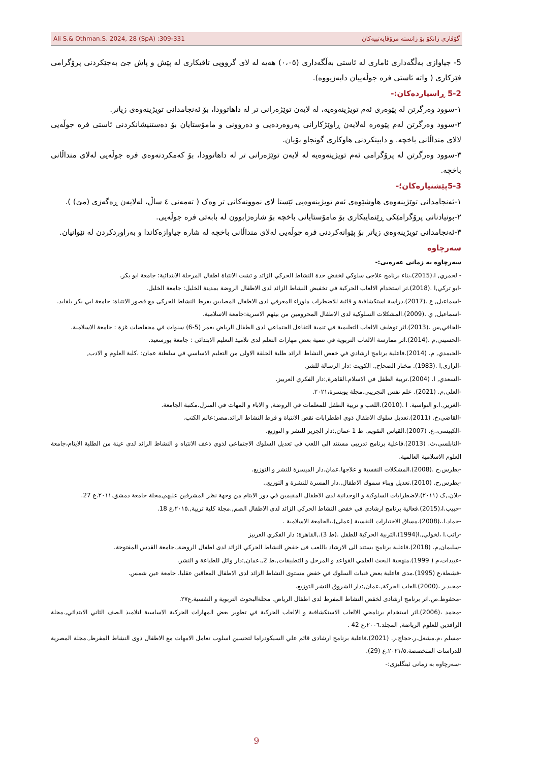Ali S.& Othman.S. 2024, 28 (SpA) :309-331 گۆڤاری زانکۆ بۆ زانستە مرۆڤایەتییەکان
5- جیاوازی بەڵگەداری ئاماری لە ئاستی بەڵگەداری (٠،٠٥) هەیە لە لای گرووپی تاقیکاری لە پێش و پاش جێ بەجێکردنی پرۆگرامی فێرکاری ( واتە ئاستی فرە جوڵەییان دابەزیووە).
5-2 ڕاسپاردەکان:-
١-سوود وەرگرتن لە پێوەری ئەم تویژینەوەیە، لە لایەن توێژەرانی تر لە داهاتوودا، بۆ ئەنجامدانی تویژینەوەی زیاتر.
٢-سوود وەرگرتن لەم پێوەرە لەلایەن ڕاوێژکارانی پەروەردەیی و دەروونی و مامۆستایان بۆ دەستنیشانکردنی ئاستی فرە جوڵەیی لالای منداڵانی باخچە. و دابینکردنی هاوکاری گونجاو بۆیان.
٣-سوود وەرگرتن لە پرۆگرامی ئەم تویژینەوەیە لە لایەن توێژەرانی تر لە داهاتوودا، بۆ کەمکردنەوەی فرە جوڵەیی لەلای منداڵانی باخچە.
5-3پێشنیارەکان؛-
١-ئەنجامدانی توێژینەوەی هاوشێوەی ئەم تویژینەوەیی ئێستا لای نموونەکانی تر وەک ( تەمەنی ٤ ساڵ، لەلایەن ڕەگەزی (مێ) ).
٢-بونیادنانی پرۆگرامێکی ڕێنماییکاری بۆ مامۆستایانی باخچە بۆ شارەزابوون لە بابەتی فرە جوڵەیی.
٣-ئەنجامدانی تویژینەوەی زیاتر بۆ پێوانەکردنی فرە جوڵەیی لەلای منداڵانی باخچە لە شارە جیاوازەکاندا و بەراوردکردن لە نێوانیان.
سەرچاوە
سەرچاوە بە زمانی عەرەبی:-
- لحمري, ا.(2015).بناء برنامج علاجى سلوكي لخفض حدة النشاط الحركي الزائد و تشت الانتباة اطفال المرحلة الابتدائية: جامعة ابو بكر.
-ابو تركي,ا .(2018).ثر استخدام الالعاب الحركية في تخفيض النشاط الزائد لدى الاطفال الروضة بمدينة الخليل: جامعة الخليل.
-اسماعيل, ع .(2017).دراسة استكشافية و قائية للاضطراب ماوراء المعرفي لدى الاطفال المصابين بفرط النشاط الحركى مع قصور الانتباة: جامعة ابي بكر بلقايد.
-اسماعيل, ي .(2009).المشكلات السلوكية لدى الاطفال المحرومين من بيئهم الاسرية:جامعة الاسلامية.
-الحافي,س .(2013).اثر توظيف الالعاب التعليمية في تنمية التفاعل الجتماعي لدى الطفال الرياض بعمر (5-6) سنوات في محفاضات غزة : جامعة الاسلامية.
-الحسيني,م .(2014).اثر ممارسة الالعاب التربوية في تنمية بعض مهارات التعلم لدى تلاميذ التعليم الابتدائى : جامعة بورسعيد.
-الحيمدي, م. (2014).فاعلية برنامج ارشادي في خفض النشاط الزائد طلبة الحلقة الاولى من التعليم الاساسي في سلطنة عمان: ،كلية العلوم و الادب,
-الرازى,ا .(1983). مختار الصحاح,. الكويت :دار الرسالة للشر,
-السعدي, ا. (2004).تربية الطفل في الاسلام.القاهرة,:دار الفكري العربيز.
-العلي,م. (2021). علم نفس التجريبي.مجلة يوبسرة،٢٠٢١.
-الغرير,.ا.و النواسية. ا .(2010).اللعب و تربية الطفل للمعلمات في الروضة, و الاباء و المهات في المنزل.مكتبة الجامعة.
-القاضي،خ. (2011).تعديل سلوك الاطفال ذوي اظطرابات نقص الانتباة و فرط النشاط الزائد.مصر:عالم الكتب.
-الكبيسى،.ع. (2007).القياس التقويم. ط 1 عمان,:دار الجزير للنشر و التوزيع.
-النابلسى،ث. (2013).فاعلية برنامج تدريبى مستند الى اللعب في تعديل السلوك الاجتماعى لذوي ذعف الانتباه و النشاط الزائد لدى عينة من الطلبة الايتام،جامعة العلوم الاسلامية العالمية.
-بطرس.ح .(2008).المشكلات النفسية و علاجها.عمان.دار الميسرة للنشر و التوزيع.
-بطرس,ح. (2010).تعديل وبناء سموك الاطفال,.دار المسرة للنشرة و التوزيع,.
-بلان.,ک (٢٠١١).لاضطرابات السلوكية و الوجدانية لدى الاطفال المقيمين في دور الايتام من وجهة نظر المشرفين عليهم,مجلة جامعة دمشق.٢٠١١.ع 27.
-حبيب.ا،(2015).فعالية برنامج ارشادي في خفض النشاط الحركي الزائد لدى الاطفال الصم,.مجلة كلية تربية,.٢٠١٥.ع 18.
-حماد.ا.،(2008).مساق الاختبارات النفسية (عملى).بالجامعة الاسلامية .
-راتب.ا ،لخولي,.ا(1994).التربية الحركية للطفل .(ط 3).,القاهرة: دار الفكري العربيز
-سليمان,م. (2018).فاعلية برنامج يستند الى الارشاد باللعب فى خفض النشاط الحركي الزائد لدى اطفال الروضة,.جامعة القدس المفتوحة.
-عبيدات،م ( 1999).منهجية البحث العلمي القواعد و المرحل و التطبيقات,.ط 2,.عمان,:دار وائل للطباعة و النشر.
-قشطة،ع (1995).مدى فاعلية بعض فنيات السلوك في خفض مستوى النشاط الزائد لدى الاطفال المعاقين عقليا. جامعة عين شمس.
-مجيد.ر ،(2000).العاب الحركة,.عمان,:دار الشروق للنشر التوزيع.
-محفوظ.ص.اثر برنامج ارشادى لخفض النشاط المفرط لدى اطفال الرياض. مجلةالبحوث التربوية و النفسية.ع٢٧.
-محمد ،(2006).اثر استخدام برنامجي الالعاب الاستكشافية و الالعاب الحركية في تطوير بعض المهارات الحركية الاساسية لتلاميذ الصف الثاني الابتدائي,.مجلة الرافدين للعلوم الرياضة, المجلد.٢٠٠٦.ع 42 .
-مسلم ،م.مشعل.ر.حجاج.ر. (2021).فاعلية برنامج ارشادى قائم علي السيكودراما لتحسين اسلوب تعامل الامهات مع الاطفال ذوى النشاط المفرط,.مجلة المصرية للدراسات المتخصصة.٢٠٢١/٥.ع (29).
-سەرچاوە بە زمانی ئینگلیزی:-
9